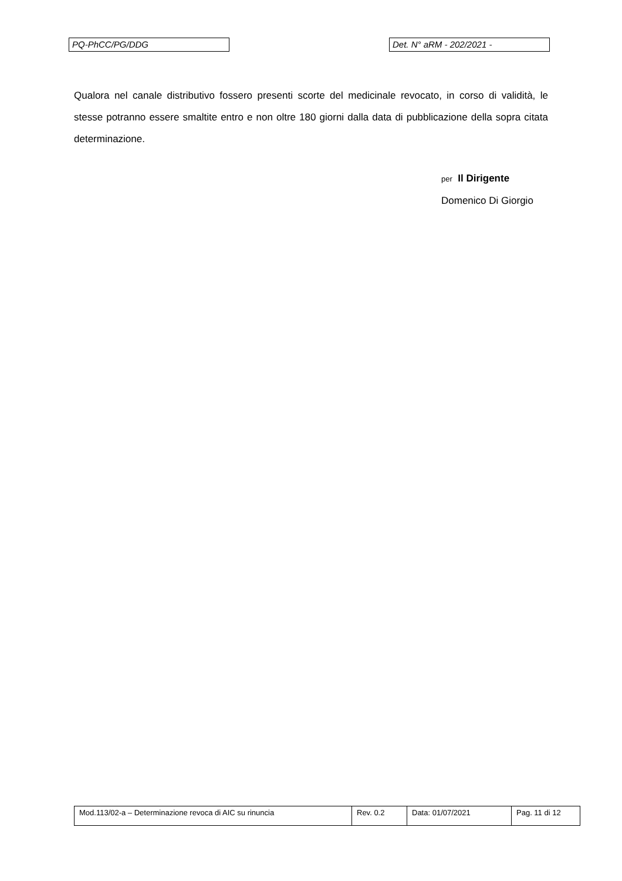PQ-PhCC/PG/DDG Det. N° aRM - 202/2021 -
Qualora nel canale distributivo fossero presenti scorte del medicinale revocato, in corso di validità, le stesse potranno essere smaltite entro e non oltre 180 giorni dalla data di pubblicazione della sopra citata determinazione.
per Il Dirigente
Domenico Di Giorgio
| Mod.113/02-a – Determinazione revoca di AIC su rinuncia | Rev. 0.2 | Data: 01/07/2021 | Pag. 11 di 12 |